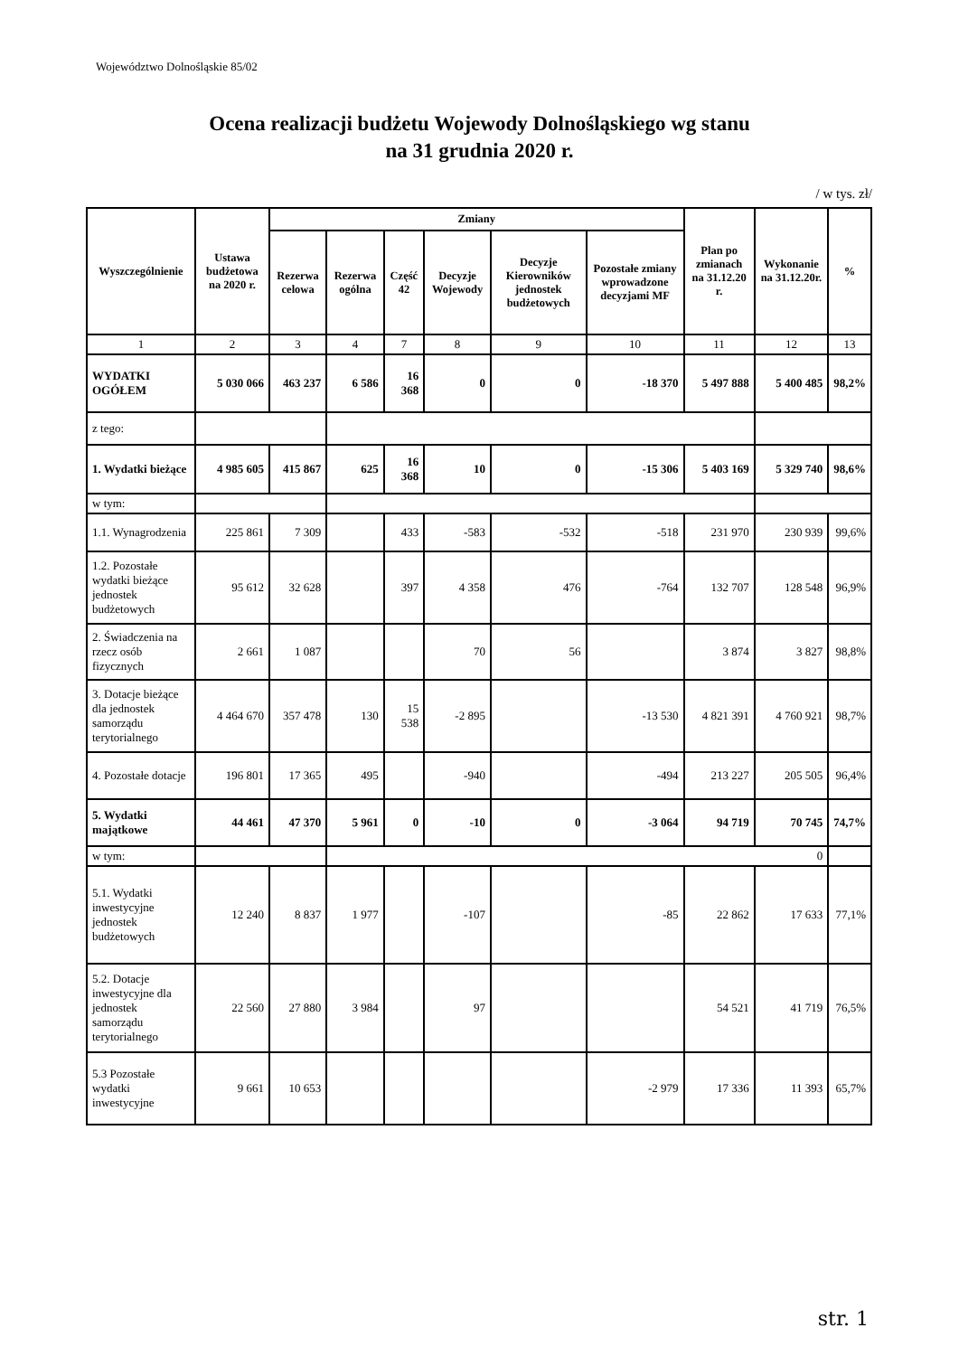Województwo Dolnośląskie 85/02
Ocena realizacji budżetu Wojewody Dolnośląskiego wg stanu
na 31 grudnia 2020 r.
/ w tys. zł/
| Wyszczególnienie | Ustawa budżetowa na 2020 r. | Zmiany | | | | | | Plan po zmianach na 31.12.20 r. | Wykonanie na 31.12.20r. | % |
| --- | --- | --- | --- | --- | --- | --- | --- | --- | --- | --- |
| | | Rezerwa celowa | Rezerwa ogólna | Część 42 | Decyzje Wojewody | Decyzje Kierowników jednostek budżetowych | Pozostałe zmiany wprowadzone decyzjami MF | | | |
| 1 | 2 | 3 | 4 | 7 | 8 | 9 | 10 | 11 | 12 | 13 |
| WYDATKI OGÓŁEM | 5 030 066 | 463 237 | 6 586 | 16 368 | 0 | 0 | -18 370 | 5 497 888 | 5 400 485 | 98,2% |
| z tego: | | | | | | | | | | |
| 1. Wydatki bieżące | 4 985 605 | 415 867 | 625 | 16 368 | 10 | 0 | -15 306 | 5 403 169 | 5 329 740 | 98,6% |
| w tym: | | | | | | | | | | |
| 1.1. Wynagrodzenia | 225 861 | 7 309 | | 433 | -583 | -532 | -518 | 231 970 | 230 939 | 99,6% |
| 1.2. Pozostałe wydatki bieżące jednostek budżetowych | 95 612 | 32 628 | | 397 | 4 358 | 476 | -764 | 132 707 | 128 548 | 96,9% |
| 2. Świadczenia na rzecz osób fizycznych | 2 661 | 1 087 | | | 70 | 56 | | 3 874 | 3 827 | 98,8% |
| 3. Dotacje bieżące dla jednostek samorządu terytorialnego | 4 464 670 | 357 478 | 130 | 15 538 | -2 895 | | -13 530 | 4 821 391 | 4 760 921 | 98,7% |
| 4. Pozostałe dotacje | 196 801 | 17 365 | 495 | | -940 | | -494 | 213 227 | 205 505 | 96,4% |
| 5. Wydatki majątkowe | 44 461 | 47 370 | 5 961 | 0 | -10 | 0 | -3 064 | 94 719 | 70 745 | 74,7% |
| w tym: | | | 0 | | | | | | | |
| 5.1. Wydatki inwestycyjne jednostek budżetowych | 12 240 | 8 837 | 1 977 | | -107 | | -85 | 22 862 | 17 633 | 77,1% |
| 5.2. Dotacje inwestycyjne dla jednostek samorządu terytorialnego | 22 560 | 27 880 | 3 984 | | 97 | | | 54 521 | 41 719 | 76,5% |
| 5.3 Pozostałe wydatki inwestycyjne | 9 661 | 10 653 | | | | | -2 979 | 17 336 | 11 393 | 65,7% |
str. 1